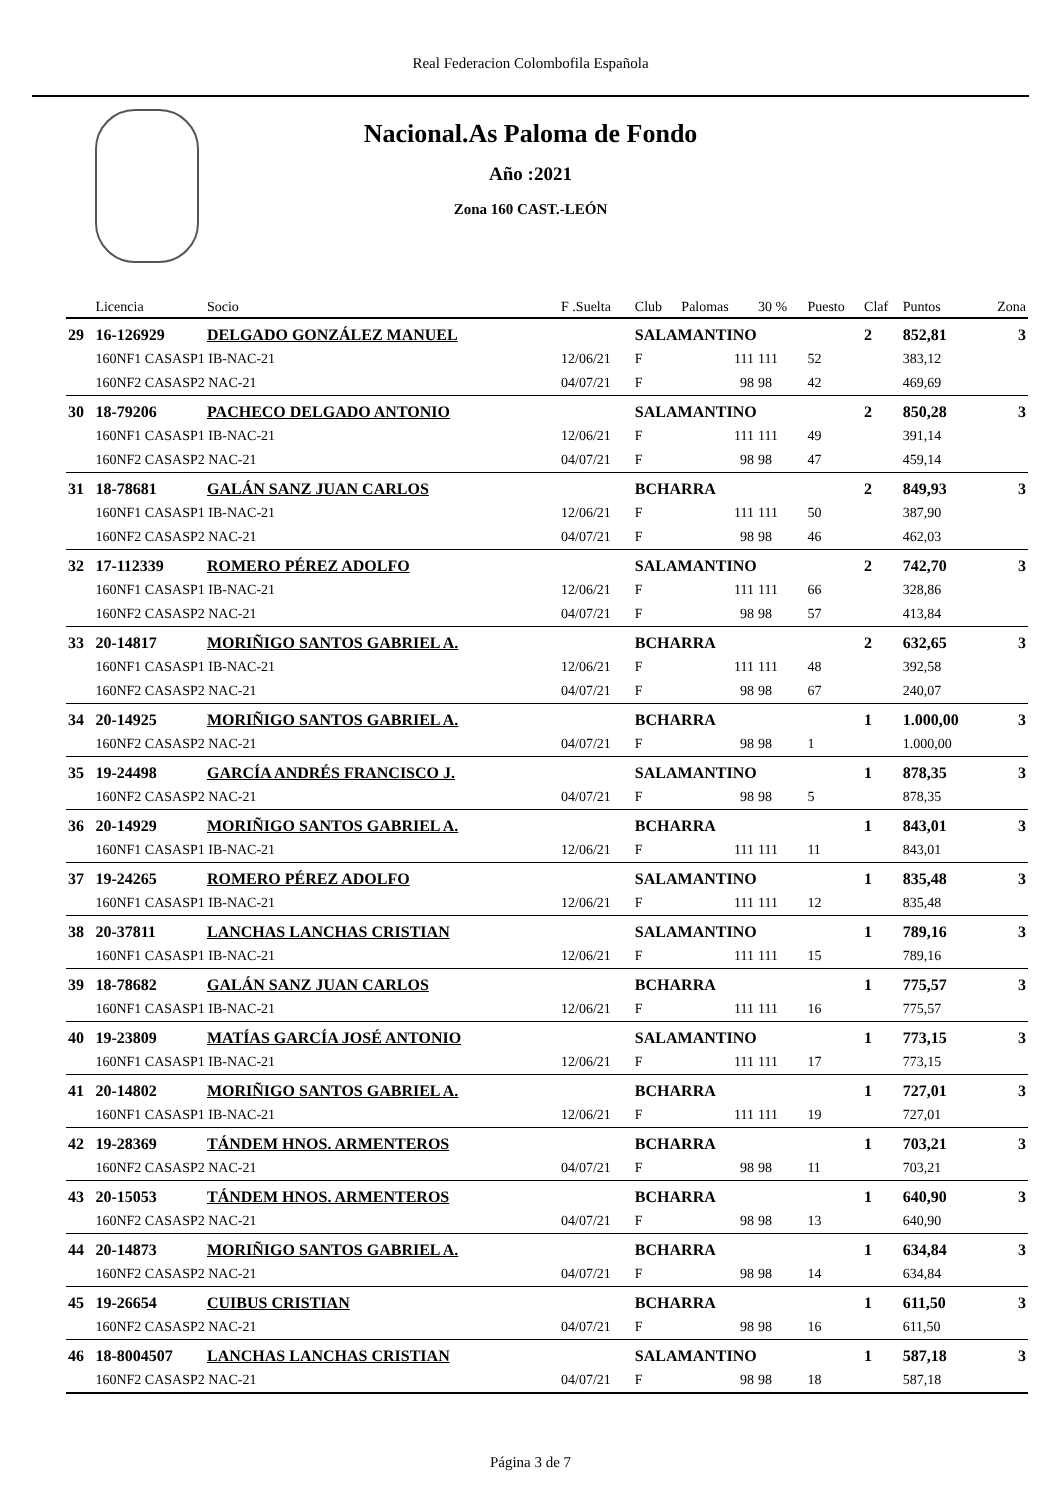Real Federacion Colombofila Española
Nacional.As Paloma de Fondo
Año :2021
Zona 160 CAST.-LEÓN
| | Licencia | Socio | F .Suelta | Club | Palomas | 30 % | Puesto | Claf | Puntos | Zona |
| --- | --- | --- | --- | --- | --- | --- | --- | --- | --- | --- |
| 29 | 16-126929 | DELGADO GONZÁLEZ MANUEL | | SALAMANTINO | | | | 2 | 852,81 | 3 |
| | 160NF1 CASASP1 IB-NAC-21 | | 12/06/21 | F | 111 | 111 | 52 | | 383,12 | |
| | 160NF2 CASASP2 NAC-21 | | 04/07/21 | F | 98 | 98 | 42 | | 469,69 | |
| 30 | 18-79206 | PACHECO DELGADO ANTONIO | | SALAMANTINO | | | | 2 | 850,28 | 3 |
| | 160NF1 CASASP1 IB-NAC-21 | | 12/06/21 | F | 111 | 111 | 49 | | 391,14 | |
| | 160NF2 CASASP2 NAC-21 | | 04/07/21 | F | 98 | 98 | 47 | | 459,14 | |
| 31 | 18-78681 | GALÁN SANZ JUAN CARLOS | | BCHARRA | | | | 2 | 849,93 | 3 |
| | 160NF1 CASASP1 IB-NAC-21 | | 12/06/21 | F | 111 | 111 | 50 | | 387,90 | |
| | 160NF2 CASASP2 NAC-21 | | 04/07/21 | F | 98 | 98 | 46 | | 462,03 | |
| 32 | 17-112339 | ROMERO PÉREZ ADOLFO | | SALAMANTINO | | | | 2 | 742,70 | 3 |
| | 160NF1 CASASP1 IB-NAC-21 | | 12/06/21 | F | 111 | 111 | 66 | | 328,86 | |
| | 160NF2 CASASP2 NAC-21 | | 04/07/21 | F | 98 | 98 | 57 | | 413,84 | |
| 33 | 20-14817 | MORIÑIGO SANTOS GABRIEL A. | | BCHARRA | | | | 2 | 632,65 | 3 |
| | 160NF1 CASASP1 IB-NAC-21 | | 12/06/21 | F | 111 | 111 | 48 | | 392,58 | |
| | 160NF2 CASASP2 NAC-21 | | 04/07/21 | F | 98 | 98 | 67 | | 240,07 | |
| 34 | 20-14925 | MORIÑIGO SANTOS GABRIEL A. | | BCHARRA | | | | 1 | 1.000,00 | 3 |
| | 160NF2 CASASP2 NAC-21 | | 04/07/21 | F | 98 | 98 | 1 | | 1.000,00 | |
| 35 | 19-24498 | GARCÍA ANDRÉS FRANCISCO J. | | SALAMANTINO | | | | 1 | 878,35 | 3 |
| | 160NF2 CASASP2 NAC-21 | | 04/07/21 | F | 98 | 98 | 5 | | 878,35 | |
| 36 | 20-14929 | MORIÑIGO SANTOS GABRIEL A. | | BCHARRA | | | | 1 | 843,01 | 3 |
| | 160NF1 CASASP1 IB-NAC-21 | | 12/06/21 | F | 111 | 111 | 11 | | 843,01 | |
| 37 | 19-24265 | ROMERO PÉREZ ADOLFO | | SALAMANTINO | | | | 1 | 835,48 | 3 |
| | 160NF1 CASASP1 IB-NAC-21 | | 12/06/21 | F | 111 | 111 | 12 | | 835,48 | |
| 38 | 20-37811 | LANCHAS LANCHAS CRISTIAN | | SALAMANTINO | | | | 1 | 789,16 | 3 |
| | 160NF1 CASASP1 IB-NAC-21 | | 12/06/21 | F | 111 | 111 | 15 | | 789,16 | |
| 39 | 18-78682 | GALÁN SANZ JUAN CARLOS | | BCHARRA | | | | 1 | 775,57 | 3 |
| | 160NF1 CASASP1 IB-NAC-21 | | 12/06/21 | F | 111 | 111 | 16 | | 775,57 | |
| 40 | 19-23809 | MATÍAS GARCÍA JOSÉ ANTONIO | | SALAMANTINO | | | | 1 | 773,15 | 3 |
| | 160NF1 CASASP1 IB-NAC-21 | | 12/06/21 | F | 111 | 111 | 17 | | 773,15 | |
| 41 | 20-14802 | MORIÑIGO SANTOS GABRIEL A. | | BCHARRA | | | | 1 | 727,01 | 3 |
| | 160NF1 CASASP1 IB-NAC-21 | | 12/06/21 | F | 111 | 111 | 19 | | 727,01 | |
| 42 | 19-28369 | TÁNDEM HNOS. ARMENTEROS | | BCHARRA | | | | 1 | 703,21 | 3 |
| | 160NF2 CASASP2 NAC-21 | | 04/07/21 | F | 98 | 98 | 11 | | 703,21 | |
| 43 | 20-15053 | TÁNDEM HNOS. ARMENTEROS | | BCHARRA | | | | 1 | 640,90 | 3 |
| | 160NF2 CASASP2 NAC-21 | | 04/07/21 | F | 98 | 98 | 13 | | 640,90 | |
| 44 | 20-14873 | MORIÑIGO SANTOS GABRIEL A. | | BCHARRA | | | | 1 | 634,84 | 3 |
| | 160NF2 CASASP2 NAC-21 | | 04/07/21 | F | 98 | 98 | 14 | | 634,84 | |
| 45 | 19-26654 | CUIBUS CRISTIAN | | BCHARRA | | | | 1 | 611,50 | 3 |
| | 160NF2 CASASP2 NAC-21 | | 04/07/21 | F | 98 | 98 | 16 | | 611,50 | |
| 46 | 18-8004507 | LANCHAS LANCHAS CRISTIAN | | SALAMANTINO | | | | 1 | 587,18 | 3 |
| | 160NF2 CASASP2 NAC-21 | | 04/07/21 | F | 98 | 98 | 18 | | 587,18 | |
Página 3 de 7